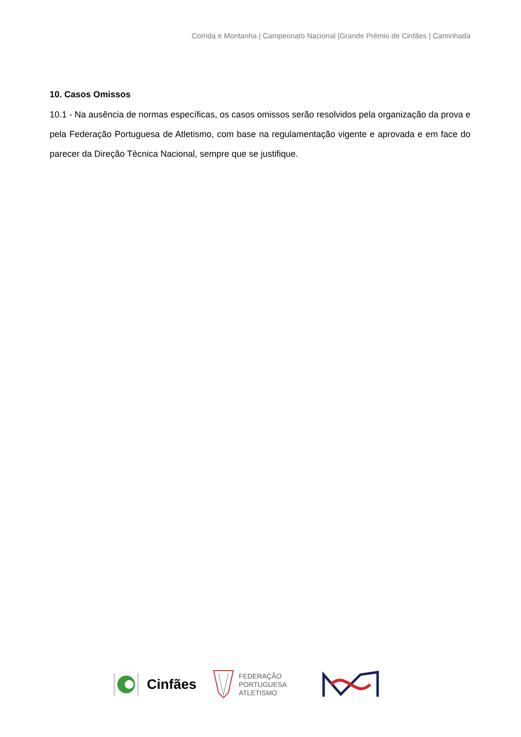Corrida e Montanha | Campeonato Nacional |Grande Prémio de Cinfães | Caminhada
10. Casos Omissos
10.1 - Na ausência de normas específicas, os casos omissos serão resolvidos pela organização da prova e pela Federação Portuguesa de Atletismo, com base na regulamentação vigente e aprovada e em face do parecer da Direção Técnica Nacional, sempre que se justifique.
Cinfães
FEDERAÇÃO
PORTUGUESA
ATLETISMO